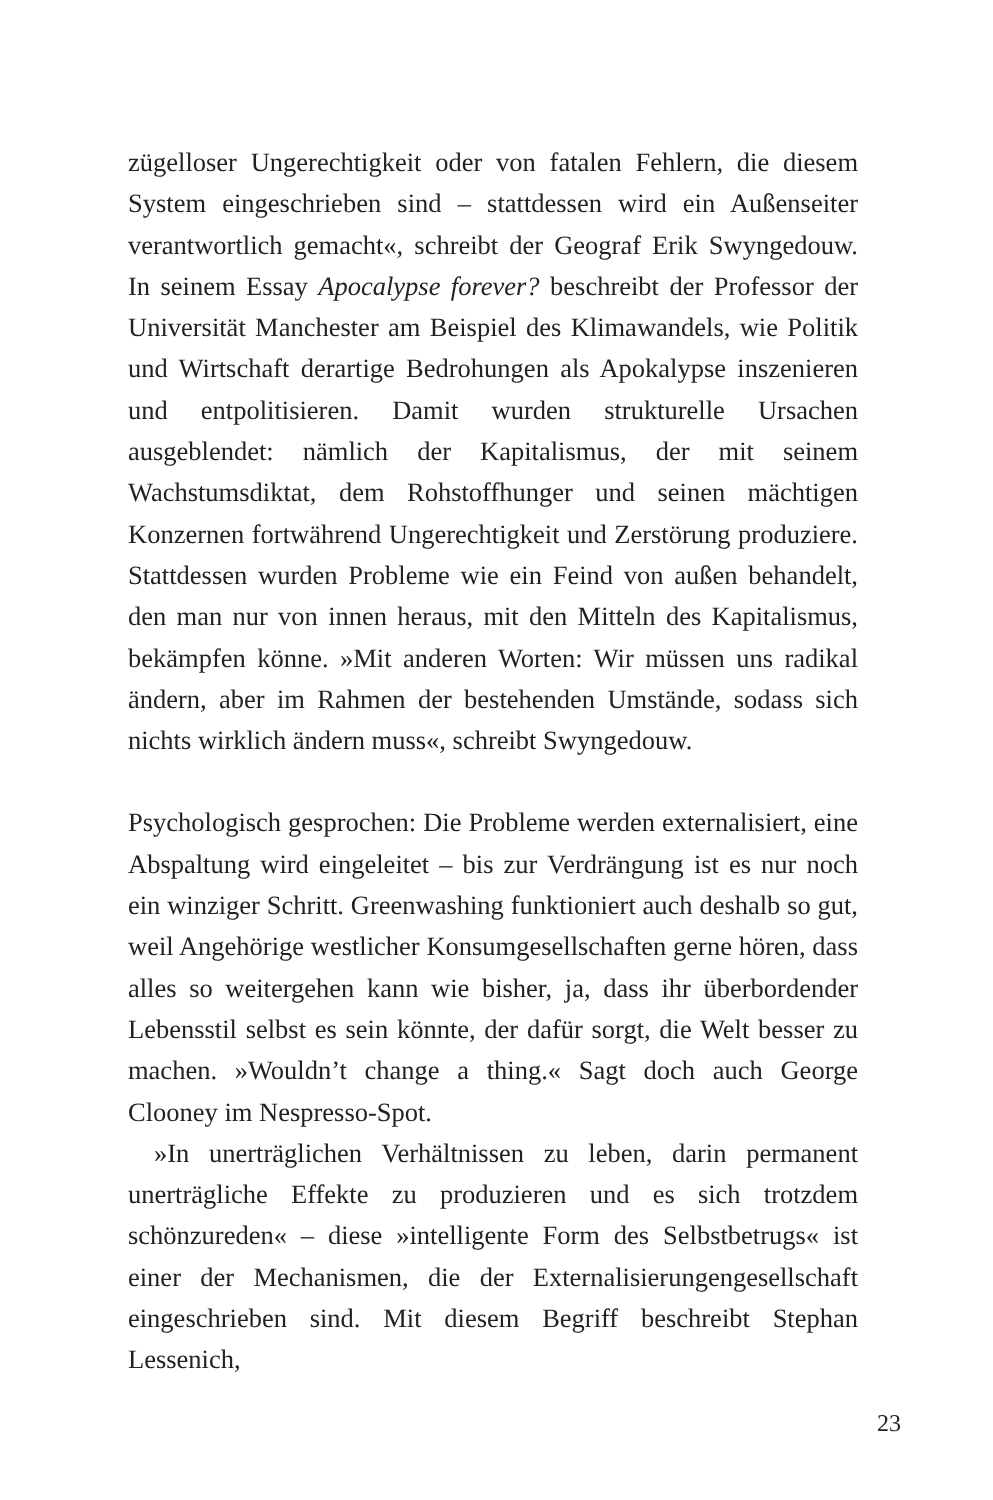zügelloser Ungerechtigkeit oder von fatalen Fehlern, die diesem System eingeschrieben sind – stattdessen wird ein Außenseiter verantwortlich gemacht«, schreibt der Geograf Erik Swyngedouw. In seinem Essay Apocalypse forever? beschreibt der Professor der Universität Manchester am Beispiel des Klimawandels, wie Politik und Wirtschaft derartige Bedrohungen als Apokalypse inszenieren und entpolitisieren. Damit wurden strukturelle Ursachen ausgeblendet: nämlich der Kapitalismus, der mit seinem Wachstumsdiktat, dem Rohstoffhunger und seinen mächtigen Konzernen fortwährend Ungerechtigkeit und Zerstörung produziere. Stattdessen wurden Probleme wie ein Feind von außen behandelt, den man nur von innen heraus, mit den Mitteln des Kapitalismus, bekämpfen könne. »Mit anderen Worten: Wir müssen uns radikal ändern, aber im Rahmen der bestehenden Umstände, sodass sich nichts wirklich ändern muss«, schreibt Swyngedouw.
Psychologisch gesprochen: Die Probleme werden externalisiert, eine Abspaltung wird eingeleitet – bis zur Verdrängung ist es nur noch ein winziger Schritt. Greenwashing funktioniert auch deshalb so gut, weil Angehörige westlicher Konsumgesellschaften gerne hören, dass alles so weitergehen kann wie bisher, ja, dass ihr überbordender Lebensstil selbst es sein könnte, der dafür sorgt, die Welt besser zu machen. »Wouldn’t change a thing.« Sagt doch auch George Clooney im Nespresso-Spot.
»In unerträglichen Verhältnissen zu leben, darin permanent unerträgliche Effekte zu produzieren und es sich trotzdem schönzureden« – diese »intelligente Form des Selbstbetrugs« ist einer der Mechanismen, die der Externalisierungengesellschaft eingeschrieben sind. Mit diesem Begriff beschreibt Stephan Lessenich,
23